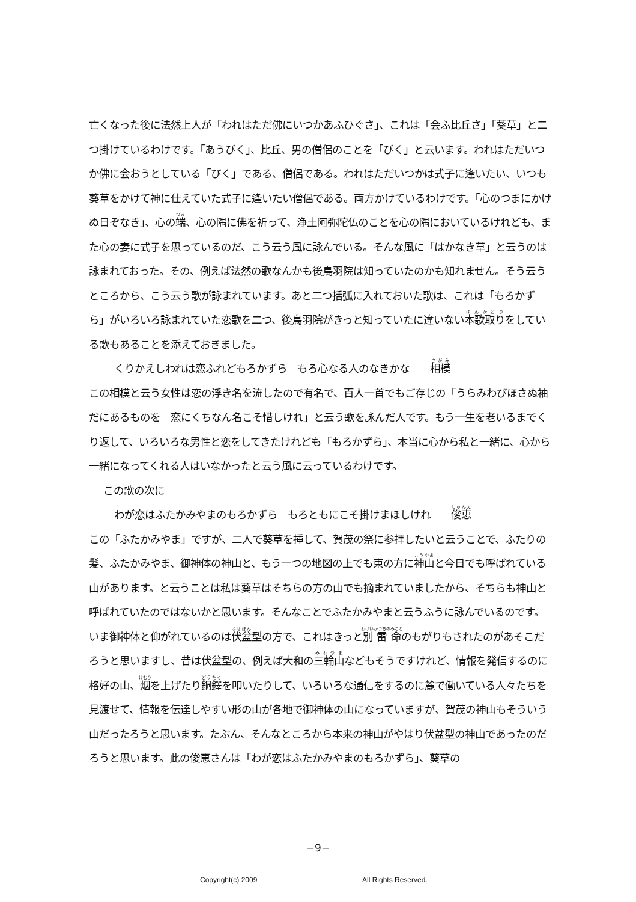亡くなった後に法然上人が「われはただ佛にいつかあふひぐさ」、これは「会ふ比丘さ」「葵草」と二つ掛けているわけです。「あうびく」、比丘、男の僧侶のことを「びく」と云います。われはただいつか佛に会おうとしている「びく」である、僧侶である。われはただいつかは式子に逢いたい、いつも葵草をかけて神に仕えていた式子に逢いたい僧侶である。両方かけているわけです。「心のつまにかけぬ日ぞなき」、心の端、心の隅に佛を祈って、浄土阿弥陀仏のことを心の隅においているけれども、また心の妻に式子を思っているのだ、こう云う風に詠んでいる。そんな風に「はかなき草」と云うのは詠まれておった。その、例えば法然の歌なんかも後鳥羽院は知っていたのかも知れません。そう云うところから、こう云う歌が詠まれています。あと二つ括弧に入れておいた歌は、これは「もろかずら」がいろいろ詠まれていた恋歌を二つ、後鳥羽院がきっと知っていたに違いない本歌取りをしている歌もあることを添えておきました。
くりかえしわれは恋ふれどもろかずら　もろ心なる人のなきかな　　相模
この相模と云う女性は恋の浮き名を流したので有名で、百人一首でもご存じの「うらみわびほさぬ袖だにあるものを　恋にくちなん名こそ惜しけれ」と云う歌を詠んだ人です。もう一生を老いるまでくり返して、いろいろな男性と恋をしてきたけれども「もろかずら」、本当に心から私と一緒に、心から一緒になってくれる人はいなかったと云う風に云っているわけです。
この歌の次に
わが恋はふたかみやまのもろかずら　もろともにこそ掛けまほしけれ　　俊恵
この「ふたかみやま」ですが、二人で葵草を挿して、賀茂の祭に参拝したいと云うことで、ふたりの髪、ふたかみやま、御神体の神山と、もう一つの地図の上でも東の方に神山と今日でも呼ばれている山があります。と云うことは私は葵草はそちらの方の山でも摘まれていましたから、そちらも神山と呼ばれていたのではないかと思います。そんなことでふたかみやまと云うふうに詠んでいるのです。いま御神体と仰がれているのは伏盆型の方で、これはきっと別雷命のもがりもされたのがあそこだろうと思いますし、昔は伏盆型の、例えば大和の三輪山などもそうですけれど、情報を発信するのに格好の山、烟を上げたり銅鐸を叩いたりして、いろいろな通信をするのに麓で働いている人々たちを見渡せて、情報を伝達しやすい形の山が各地で御神体の山になっていますが、賀茂の神山もそういう山だったろうと思います。たぶん、そんなところから本来の神山がやはり伏盆型の神山であったのだろうと思います。此の俊恵さんは「わが恋はふたかみやまのもろかずら」、葵草の
−9−
Copyright(c) 2009 All Rights Reserved.